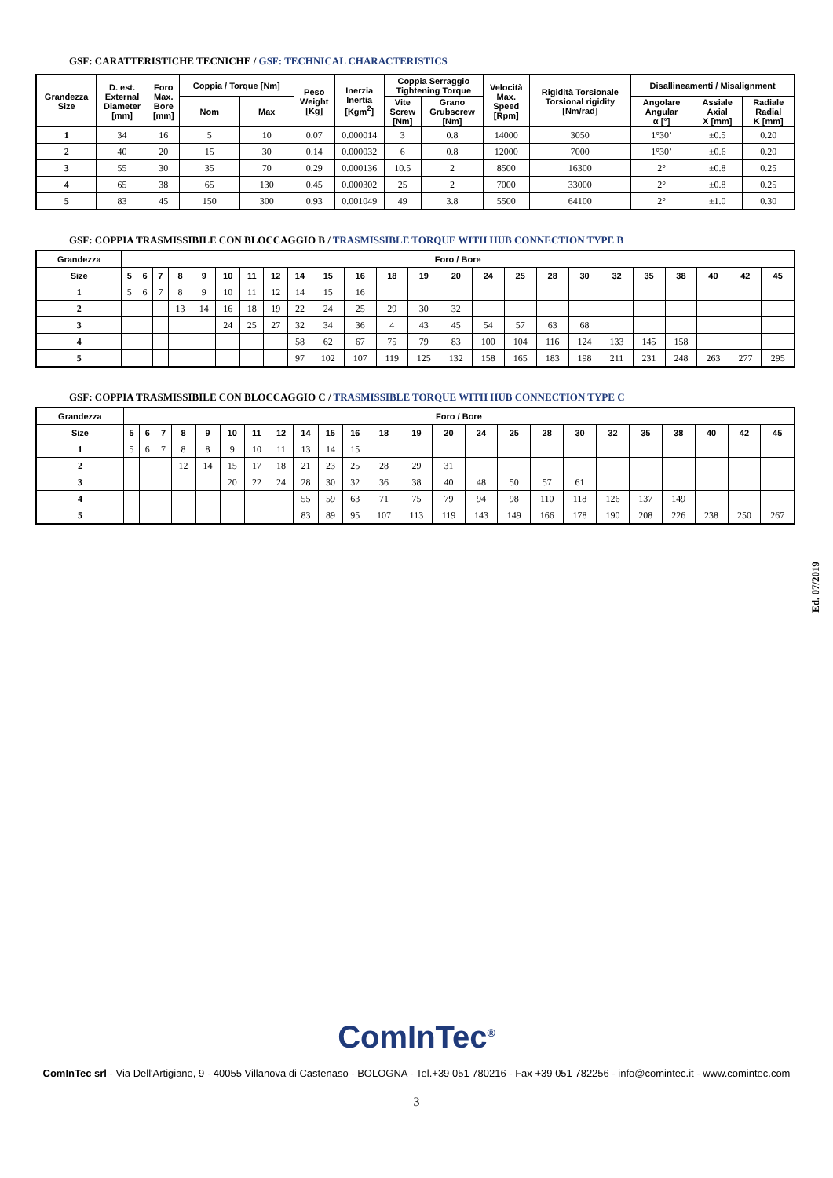GSF: CARATTERISTICHE TECNICHE / GSF: TECHNICAL CHARACTERISTICS
| Grandezza Size | D. est. External Diameter [mm] | Foro Max. Bore [mm] | Coppia / Torque [Nm] | | Peso Weight [Kg] | Inerzia Inertia [Kgm<sup>2</sup>] | Coppia Serraggio Tightening Torque | | Velocità Max. Speed [Rpm] | Rigidità Torsionale Torsional rigidity [Nm/rad] | Disallineamenti / Misalignment | | |
| --- | --- | --- | --- | --- | --- | --- | --- | --- | --- | --- | --- | --- | --- |
| | | | Nom | Max | | | Vite Screw [Nm] | Grano Grubscrew [Nm] | | | Angolare Angular α [°] | Assiale Axial X [mm] | Radiale Radial K [mm] |
| 1 | 34 | 16 | 5 | 10 | 0.07 | 0.000014 | 3 | 0.8 | 14000 | 3050 | 1°30’ | ±0.5 | 0.20 |
| 2 | 40 | 20 | 15 | 30 | 0.14 | 0.000032 | 6 | 0.8 | 12000 | 7000 | 1°30’ | ±0.6 | 0.20 |
| 3 | 55 | 30 | 35 | 70 | 0.29 | 0.000136 | 10.5 | 2 | 8500 | 16300 | 2° | ±0.8 | 0.25 |
| 4 | 65 | 38 | 65 | 130 | 0.45 | 0.000302 | 25 | 2 | 7000 | 33000 | 2° | ±0.8 | 0.25 |
| 5 | 83 | 45 | 150 | 300 | 0.93 | 0.001049 | 49 | 3.8 | 5500 | 64100 | 2° | ±1.0 | 0.30 |
GSF: COPPIA TRASMISSIBILE CON BLOCCAGGIO B / TRASMISSIBLE TORQUE WITH HUB CONNECTION TYPE B
| Grandezza | Foro / Bore | | | | | | | | | | | | | | | | | | | | | | | |
| --- | --- | --- | --- | --- | --- | --- | --- | --- | --- | --- | --- | --- | --- | --- | --- | --- | --- | --- | --- | --- | --- | --- | --- | --- |
| Size | 5 | 6 | 7 | 8 | 9 | 10 | 11 | 12 | 14 | 15 | 16 | 18 | 19 | 20 | 24 | 25 | 28 | 30 | 32 | 35 | 38 | 40 | 42 | 45 |
| 1 | 5 | 6 | 7 | 8 | 9 | 10 | 11 | 12 | 14 | 15 | 16 | | | | | | | | | | | | | |
| 2 | | | | 13 | 14 | 16 | 18 | 19 | 22 | 24 | 25 | 29 | 30 | 32 | | | | | | | | | | |
| 3 | | | | | | 24 | 25 | 27 | 32 | 34 | 36 | 4 | 43 | 45 | 54 | 57 | 63 | 68 | | | | | | |
| 4 | | | | | | | | | 58 | 62 | 67 | 75 | 79 | 83 | 100 | 104 | 116 | 124 | 133 | 145 | 158 | | | |
| 5 | | | | | | | | | 97 | 102 | 107 | 119 | 125 | 132 | 158 | 165 | 183 | 198 | 211 | 231 | 248 | 263 | 277 | 295 |
GSF: COPPIA TRASMISSIBILE CON BLOCCAGGIO C / TRASMISSIBLE TORQUE WITH HUB CONNECTION TYPE C
| Grandezza | Foro / Bore | | | | | | | | | | | | | | | | | | | | | | | |
| --- | --- | --- | --- | --- | --- | --- | --- | --- | --- | --- | --- | --- | --- | --- | --- | --- | --- | --- | --- | --- | --- | --- | --- | --- |
| Size | 5 | 6 | 7 | 8 | 9 | 10 | 11 | 12 | 14 | 15 | 16 | 18 | 19 | 20 | 24 | 25 | 28 | 30 | 32 | 35 | 38 | 40 | 42 | 45 |
| 1 | 5 | 6 | 7 | 8 | 8 | 9 | 10 | 11 | 13 | 14 | 15 | | | | | | | | | | | | | |
| 2 | | | | 12 | 14 | 15 | 17 | 18 | 21 | 23 | 25 | 28 | 29 | 31 | | | | | | | | | | |
| 3 | | | | | | 20 | 22 | 24 | 28 | 30 | 32 | 36 | 38 | 40 | 48 | 50 | 57 | 61 | | | | | | |
| 4 | | | | | | | | | 55 | 59 | 63 | 71 | 75 | 79 | 94 | 98 | 110 | 118 | 126 | 137 | 149 | | | |
| 5 | | | | | | | | | 83 | 89 | 95 | 107 | 113 | 119 | 143 | 149 | 166 | 178 | 190 | 208 | 226 | 238 | 250 | 267 |
Ed. 07/2019
ComInTec<sup>®</sup>
ComInTec srl - Via Dell'Artigiano, 9 - 40055 Villanova di Castenaso - BOLOGNA - Tel.+39 051 780216 - Fax +39 051 782256 - info@comintec.it - www.comintec.com
3